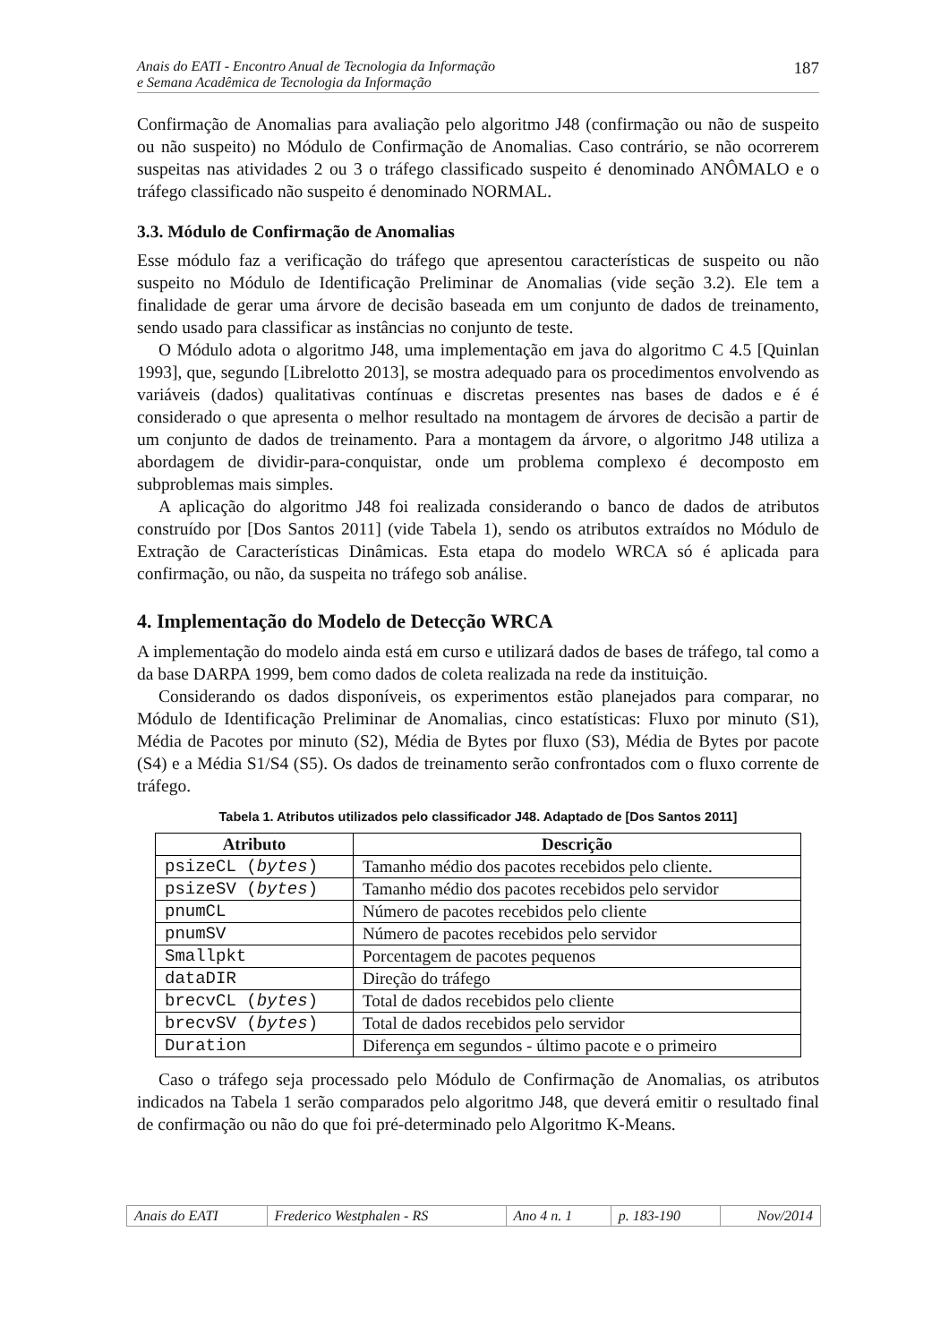Anais do EATI - Encontro Anual de Tecnologia da Informação
e Semana Acadêmica de Tecnologia da Informação
187
Confirmação de Anomalias para avaliação pelo algoritmo J48 (confirmação ou não de suspeito ou não suspeito) no Módulo de Confirmação de Anomalias. Caso contrário, se não ocorrerem suspeitas nas atividades 2 ou 3 o tráfego classificado suspeito é denominado ANÔMALO e o tráfego classificado não suspeito é denominado NORMAL.
3.3. Módulo de Confirmação de Anomalias
Esse módulo faz a verificação do tráfego que apresentou características de suspeito ou não suspeito no Módulo de Identificação Preliminar de Anomalias (vide seção 3.2). Ele tem a finalidade de gerar uma árvore de decisão baseada em um conjunto de dados de treinamento, sendo usado para classificar as instâncias no conjunto de teste.
O Módulo adota o algoritmo J48, uma implementação em java do algoritmo C 4.5 [Quinlan 1993], que, segundo [Librelotto 2013], se mostra adequado para os procedimentos envolvendo as variáveis (dados) qualitativas contínuas e discretas presentes nas bases de dados e é é considerado o que apresenta o melhor resultado na montagem de árvores de decisão a partir de um conjunto de dados de treinamento. Para a montagem da árvore, o algoritmo J48 utiliza a abordagem de dividir-para-conquistar, onde um problema complexo é decomposto em subproblemas mais simples.
A aplicação do algoritmo J48 foi realizada considerando o banco de dados de atributos construído por [Dos Santos 2011] (vide Tabela 1), sendo os atributos extraídos no Módulo de Extração de Características Dinâmicas. Esta etapa do modelo WRCA só é aplicada para confirmação, ou não, da suspeita no tráfego sob análise.
4. Implementação do Modelo de Detecção WRCA
A implementação do modelo ainda está em curso e utilizará dados de bases de tráfego, tal como a da base DARPA 1999, bem como dados de coleta realizada na rede da instituição.
Considerando os dados disponíveis, os experimentos estão planejados para comparar, no Módulo de Identificação Preliminar de Anomalias, cinco estatísticas: Fluxo por minuto (S1), Média de Pacotes por minuto (S2), Média de Bytes por fluxo (S3), Média de Bytes por pacote (S4) e a Média S1/S4 (S5). Os dados de treinamento serão confrontados com o fluxo corrente de tráfego.
Tabela 1. Atributos utilizados pelo classificador J48. Adaptado de [Dos Santos 2011]
| Atributo | Descrição |
| --- | --- |
| psizeCL ( bytes ) | Tamanho médio dos pacotes recebidos pelo cliente. |
| psizeSV ( bytes ) | Tamanho médio dos pacotes recebidos pelo servidor |
| pnumCL | Número de pacotes recebidos pelo cliente |
| pnumSV | Número de pacotes recebidos pelo servidor |
| Smallpkt | Porcentagem de pacotes pequenos |
| dataDIR | Direção do tráfego |
| brecvCL ( bytes ) | Total de dados recebidos pelo cliente |
| brecvSV ( bytes ) | Total de dados recebidos pelo servidor |
| Duration | Diferença em segundos - último pacote e o primeiro |
Caso o tráfego seja processado pelo Módulo de Confirmação de Anomalias, os atributos indicados na Tabela 1 serão comparados pelo algoritmo J48, que deverá emitir o resultado final de confirmação ou não do que foi pré-determinado pelo Algoritmo K-Means.
| Anais do EATI | Frederico Westphalen - RS | Ano 4 n. 1 | p. 183-190 | Nov/2014 |